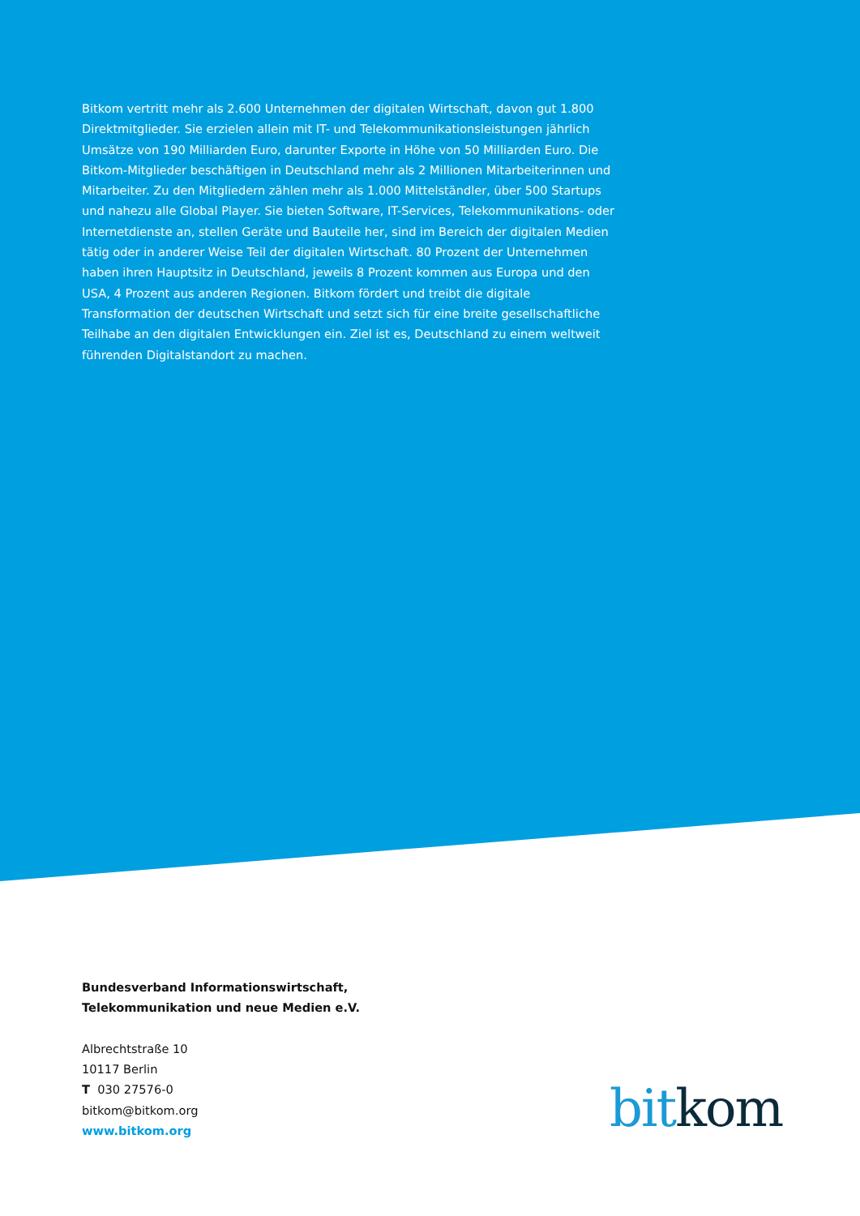Bitkom vertritt mehr als 2.600 Unternehmen der digitalen Wirtschaft, davon gut 1.800 Direkt­mitglieder. Sie erzielen allein mit IT- und Telekommunikationsleistungen jährlich Umsätze von 190 Milliarden Euro, darunter Exporte in Höhe von 50 Milliarden Euro. Die Bitkom-Mitglieder beschäftigen in Deutschland mehr als 2 Millionen Mitarbeiterinnen und Mitarbeiter. Zu den Mitgliedern zählen mehr als 1.000 Mittelständler, über 500 Startups und nahezu alle Global Player. Sie bieten Software, IT-Services, Telekommunikations- oder Internetdienste an, stellen Geräte und Bauteile her, sind im Bereich der digitalen Medien tätig oder in anderer Weise Teil der digitalen Wirtschaft. 80 Prozent der Unternehmen haben ihren Hauptsitz in Deutschland, jeweils 8 Prozent kommen aus Europa und den USA, 4 Prozent aus anderen Regionen. Bitkom fördert und treibt die digitale Transformation der deutschen Wirtschaft und setzt sich für eine breite gesellschaftliche Teilhabe an den digitalen Entwicklungen ein. Ziel ist es, Deutschland zu einem weltweit führenden Digitalstandort zu machen.
Bundesverband Informationswirtschaft,
Telekommunikation und neue Medien e.V.
Albrechtstraße 10
10117 Berlin
T 030 27576-0
bitkom@bitkom.org
www.bitkom.org
bit kom